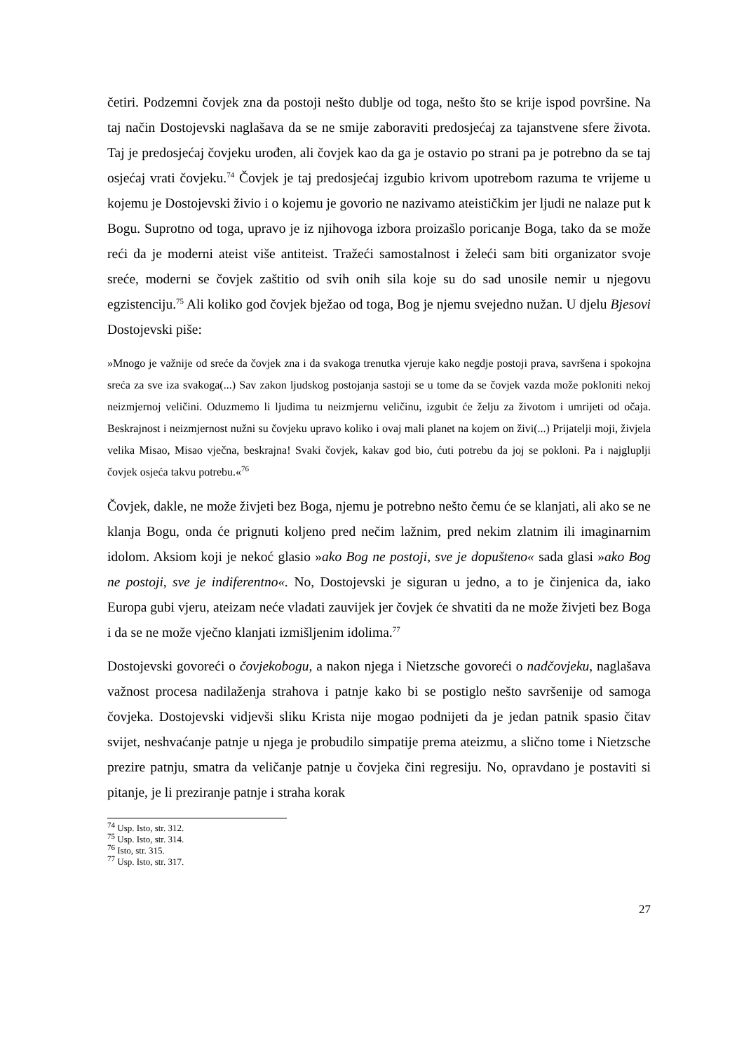četiri. Podzemni čovjek zna da postoji nešto dublje od toga, nešto što se krije ispod površine. Na taj način Dostojevski naglašava da se ne smije zaboraviti predosjećaj za tajanstvene sfere života. Taj je predosjećaj čovjeku urođen, ali čovjek kao da ga je ostavio po strani pa je potrebno da se taj osjećaj vrati čovjeku.<sup>74</sup> Čovjek je taj predosjećaj izgubio krivom upotrebom razuma te vrijeme u kojemu je Dostojevski živio i o kojemu je govorio ne nazivamo ateističkim jer ljudi ne nalaze put k Bogu. Suprotno od toga, upravo je iz njihovoga izbora proizašlo poricanje Boga, tako da se može reći da je moderni ateist više antiteist. Tražeći samostalnost i želeći sam biti organizator svoje sreće, moderni se čovjek zaštitio od svih onih sila koje su do sad unosile nemir u njegovu egzistenciju.<sup>75</sup> Ali koliko god čovjek bježao od toga, Bog je njemu svejedno nužan. U djelu Bjesovi Dostojevski piše:
»Mnogo je važnije od sreće da čovjek zna i da svakoga trenutka vjeruje kako negdje postoji prava, savršena i spokojna sreća za sve iza svakoga(...) Sav zakon ljudskog postojanja sastoji se u tome da se čovjek vazda može pokloniti nekoj neizmjernoj veličini. Oduzmemo li ljudima tu neizmjernu veličinu, izgubit će želju za životom i umrijeti od očaja. Beskrajnost i neizmjernost nužni su čovjeku upravo koliko i ovaj mali planet na kojem on živi(...) Prijatelji moji, živjela velika Misao, Misao vječna, beskrajna! Svaki čovjek, kakav god bio, ćuti potrebu da joj se pokloni. Pa i najgluplji čovjek osjeća takvu potrebu.«<sup>76</sup>
Čovjek, dakle, ne može živjeti bez Boga, njemu je potrebno nešto čemu će se klanjati, ali ako se ne klanja Bogu, onda će prignuti koljeno pred nečim lažnim, pred nekim zlatnim ili imaginarnim idolom. Aksiom koji je nekoć glasio »ako Bog ne postoji, sve je dopušteno« sada glasi »ako Bog ne postoji, sve je indiferentno«. No, Dostojevski je siguran u jedno, a to je činjenica da, iako Europa gubi vjeru, ateizam neće vladati zauvijek jer čovjek će shvatiti da ne može živjeti bez Boga i da se ne može vječno klanjati izmišljenim idolima.<sup>77</sup>
Dostojevski govoreći o čovjekobogu, a nakon njega i Nietzsche govoreći o nadčovjeku, naglašava važnost procesa nadilaženja strahova i patnje kako bi se postiglo nešto savršenije od samoga čovjeka. Dostojevski vidjevši sliku Krista nije mogao podnijeti da je jedan patnik spasio čitav svijet, neshvaćanje patnje u njega je probudilo simpatije prema ateizmu, a slično tome i Nietzsche prezire patnju, smatra da veličanje patnje u čovjeka čini regresiju. No, opravdano je postaviti si pitanje, je li preziranje patnje i straha korak
<sup>74</sup> Usp. Isto, str. 312.
<sup>75</sup> Usp. Isto, str. 314.
<sup>76</sup> Isto, str. 315.
<sup>77</sup> Usp. Isto, str. 317.
27